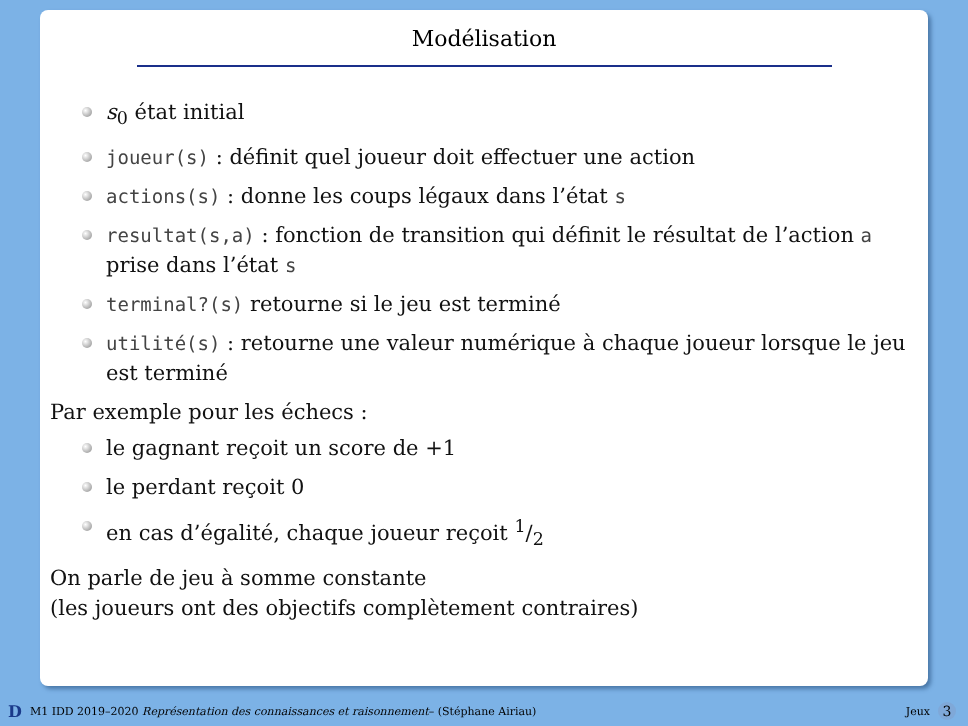Modélisation
s<sub>0</sub> état initial
joueur(s) : définit quel joueur doit effectuer une action
actions(s) : donne les coups légaux dans l’état s
resultat(s,a) : fonction de transition qui définit le résultat de l’action a prise dans l’état s
terminal?(s) retourne si le jeu est terminé
utilité(s) : retourne une valeur numérique à chaque joueur lorsque le jeu est terminé
Par exemple pour les échecs :
le gagnant reçoit un score de +1
le perdant reçoit 0
en cas d’égalité, chaque joueur reçoit 1/2
On parle de jeu à somme constante
(les joueurs ont des objectifs complètement contraires)
D M1 IDD 2019–2020 Représentation des connaissances et raisonnement– (Stéphane Airiau) Jeux 3